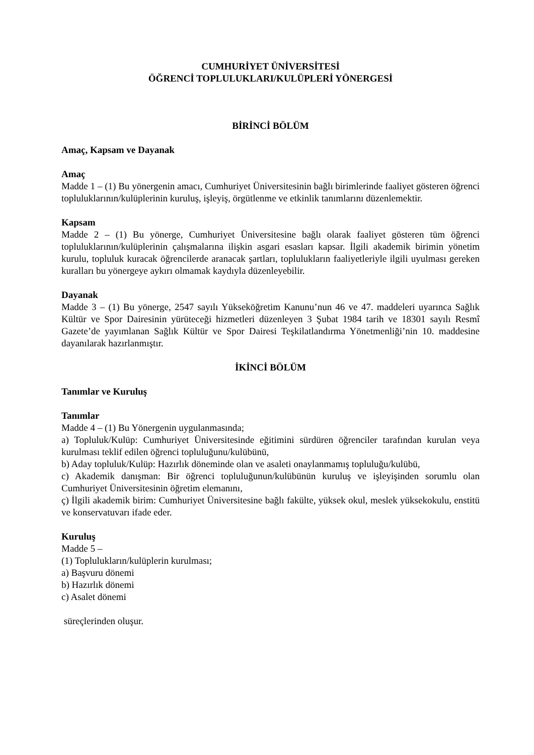CUMHURİYET ÜNİVERSİTESİ
ÖĞRENCİ TOPLULUKLARI/KULÜPLERİ YÖNERGESİ
BİRİNCİ BÖLÜM
Amaç, Kapsam ve Dayanak
Amaç
Madde 1 – (1) Bu yönergenin amacı, Cumhuriyet Üniversitesinin bağlı birimlerinde faaliyet gösteren öğrenci topluluklarının/kulüplerinin kuruluş, işleyiş, örgütlenme ve etkinlik tanımlarını düzenlemektir.
Kapsam
Madde 2 – (1) Bu yönerge, Cumhuriyet Üniversitesine bağlı olarak faaliyet gösteren tüm öğrenci topluluklarının/kulüplerinin çalışmalarına ilişkin asgari esasları kapsar. İlgili akademik birimin yönetim kurulu, topluluk kuracak öğrencilerde aranacak şartları, toplulukların faaliyetleriyle ilgili uyulması gereken kuralları bu yönergeye aykırı olmamak kaydıyla düzenleyebilir.
Dayanak
Madde 3 – (1) Bu yönerge, 2547 sayılı Yükseköğretim Kanunu’nun 46 ve 47. maddeleri uyarınca Sağlık Kültür ve Spor Dairesinin yürüteceği hizmetleri düzenleyen 3 Şubat 1984 tarih ve 18301 sayılı Resmî Gazete’de yayımlanan Sağlık Kültür ve Spor Dairesi Teşkilatlandırma Yönetmenliği’nin 10. maddesine dayanılarak hazırlanmıştır.
İKİNCİ BÖLÜM
Tanımlar ve Kuruluş
Tanımlar
Madde 4 – (1) Bu Yönergenin uygulanmasında;
a) Topluluk/Kulüp: Cumhuriyet Üniversitesinde eğitimini sürdüren öğrenciler tarafından kurulan veya kurulması teklif edilen öğrenci topluluğunu/kulübünü,
b) Aday topluluk/Kulüp: Hazırlık döneminde olan ve asaleti onaylanmamış topluluğu/kulübü,
c) Akademik danışman: Bir öğrenci topluluğunun/kulübünün kuruluş ve işleyişinden sorumlu olan Cumhuriyet Üniversitesinin öğretim elemanını,
ç) İlgili akademik birim: Cumhuriyet Üniversitesine bağlı fakülte, yüksek okul, meslek yüksekokulu, enstitü ve konservatuvarı ifade eder.
Kuruluş
Madde 5 –
(1) Toplulukların/kulüplerin kurulması;
a) Başvuru dönemi
b) Hazırlık dönemi
c) Asalet dönemi
süreçlerinden oluşur.